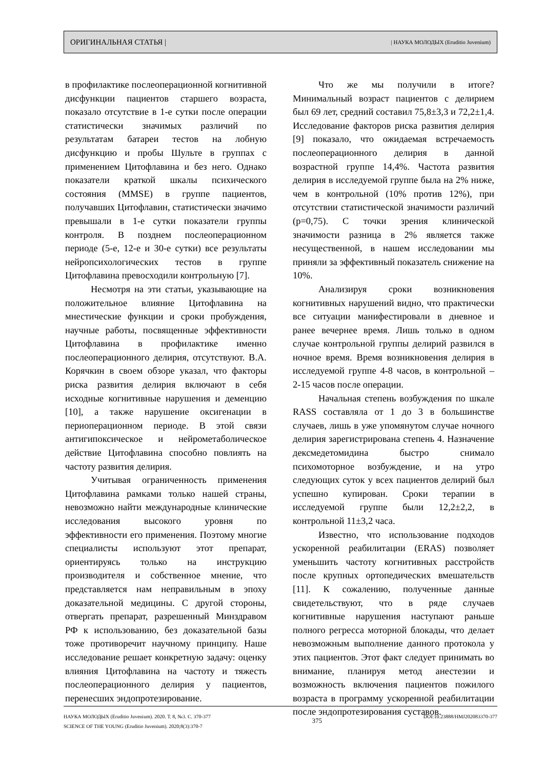ОРИГИНАЛЬНАЯ СТАТЬЯ | | НАУКА МОЛОДЫХ (Eruditio Juvenium)
в профилактике послеоперационной когнитивной дисфункции пациентов старшего возраста, показало отсутствие в 1-е сутки после операции статистически значимых различий по результатам батареи тестов на лобную дисфункцию и пробы Шульте в группах с применением Цитофлавина и без него. Однако показатели краткой шкалы психического состояния (MMSE) в группе пациентов, получавших Цитофлавин, статистически значимо превышали в 1-е сутки показатели группы контроля. В позднем послеоперационном периоде (5-е, 12-е и 30-е сутки) все результаты нейропсихологических тестов в группе Цитофлавина превосходили контрольную [7].
Несмотря на эти статьи, указывающие на положительное влияние Цитофлавина на мнестические функции и сроки пробуждения, научные работы, посвященные эффективности Цитофлавина в профилактике именно послеоперационного делирия, отсутствуют. В.А. Корячкин в своем обзоре указал, что факторы риска развития делирия включают в себя исходные когнитивные нарушения и деменцию [10], а также нарушение оксигенации в периоперационном периоде. В этой связи антигипоксическое и нейрометаболическое действие Цитофлавина способно повлиять на частоту развития делирия.
Учитывая ограниченность применения Цитофлавина рамками только нашей страны, невозможно найти международные клинические исследования высокого уровня по эффективности его применения. Поэтому многие специалисты используют этот препарат, ориентируясь только на инструкцию производителя и собственное мнение, что представляется нам неправильным в эпоху доказательной медицины. С другой стороны, отвергать препарат, разрешенный Минздравом РФ к использованию, без доказательной базы тоже противоречит научному принципу. Наше исследование решает конкретную задачу: оценку влияния Цитофлавина на частоту и тяжесть послеоперационного делирия у пациентов, перенесших эндопротезирование.
Что же мы получили в итоге? Минимальный возраст пациентов с делирием был 69 лет, средний составил 75,8±3,3 и 72,2±1,4. Исследование факторов риска развития делирия [9] показало, что ожидаемая встречаемость послеоперационного делирия в данной возрастной группе 14,4%. Частота развития делирия в исследуемой группе была на 2% ниже, чем в контрольной (10% против 12%), при отсутствии статистической значимости различий (p=0,75). С точки зрения клинической значимости разница в 2% является также несущественной, в нашем исследовании мы приняли за эффективный показатель снижение на 10%.
Анализируя сроки возникновения когнитивных нарушений видно, что практически все ситуации манифестировали в дневное и ранее вечернее время. Лишь только в одном случае контрольной группы делирий развился в ночное время. Время возникновения делирия в исследуемой группе 4-8 часов, в контрольной – 2-15 часов после операции.
Начальная степень возбуждения по шкале RASS составляла от 1 до 3 в большинстве случаев, лишь в уже упомянутом случае ночного делирия зарегистрирована степень 4. Назначение дексмедетомидина быстро снимало психомоторное возбуждение, и на утро следующих суток у всех пациентов делирий был успешно купирован. Сроки терапии в исследуемой группе были 12,2±2,2, в контрольной 11±3,2 часа.
Известно, что использование подходов ускоренной реабилитации (ERAS) позволяет уменьшить частоту когнитивных расстройств после крупных ортопедических вмешательств [11]. К сожалению, полученные данные свидетельствуют, что в ряде случаев когнитивные нарушения наступают раньше полного регресса моторной блокады, что делает невозможным выполнение данного протокола у этих пациентов. Этот факт следует принимать во внимание, планируя метод анестезии и возможность включения пациентов пожилого возраста в программу ускоренной реабилитации после эндопротезирования суставов.
НАУКА МОЛОДЫХ (Eruditio Juvenium). 2020. Т. 8, №3. С. 370-377
SCIENCE OF THE YOUNG (Eruditio Juvenium). 2020;8(3):370-7
375
DOI:10.23888/HMJ202083370-377